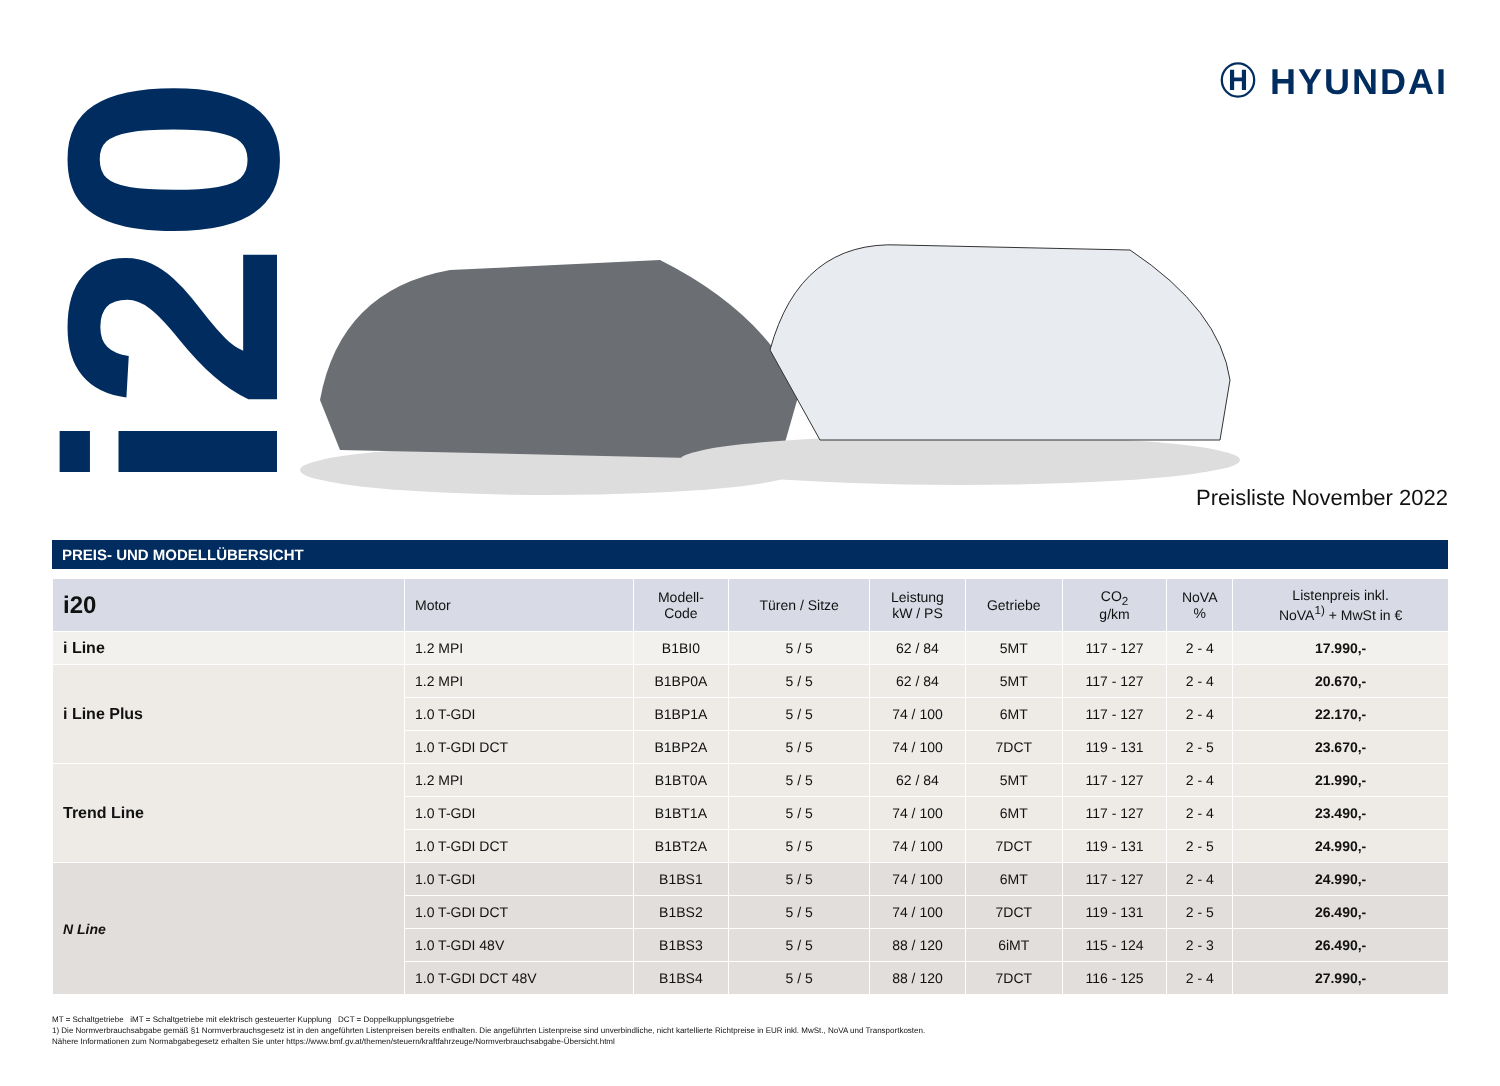i20 Ⓗ HYUNDAI
Preisliste November 2022
PREIS- UND MODELLÜBERSICHT
| i20 | Motor | Modell- Code | Türen / Sitze | Leistung kW / PS | Getriebe | CO<sub>2</sub> g/km | NoVA % | Listenpreis inkl. NoVA<sup>1)</sup> + MwSt in € |
| --- | --- | --- | --- | --- | --- | --- | --- | --- |
| i Line | 1.2 MPI | B1BI0 | 5 / 5 | 62 / 84 | 5MT | 117 - 127 | 2 - 4 | 17.990,- |
| i Line Plus | 1.2 MPI | B1BP0A | 5 / 5 | 62 / 84 | 5MT | 117 - 127 | 2 - 4 | 20.670,- |
| | 1.0 T-GDI | B1BP1A | 5 / 5 | 74 / 100 | 6MT | 117 - 127 | 2 - 4 | 22.170,- |
| | 1.0 T-GDI DCT | B1BP2A | 5 / 5 | 74 / 100 | 7DCT | 119 - 131 | 2 - 5 | 23.670,- |
| Trend Line | 1.2 MPI | B1BT0A | 5 / 5 | 62 / 84 | 5MT | 117 - 127 | 2 - 4 | 21.990,- |
| | 1.0 T-GDI | B1BT1A | 5 / 5 | 74 / 100 | 6MT | 117 - 127 | 2 - 4 | 23.490,- |
| | 1.0 T-GDI DCT | B1BT2A | 5 / 5 | 74 / 100 | 7DCT | 119 - 131 | 2 - 5 | 24.990,- |
| N Line | 1.0 T-GDI | B1BS1 | 5 / 5 | 74 / 100 | 6MT | 117 - 127 | 2 - 4 | 24.990,- |
| | 1.0 T-GDI DCT | B1BS2 | 5 / 5 | 74 / 100 | 7DCT | 119 - 131 | 2 - 5 | 26.490,- |
| | 1.0 T-GDI 48V | B1BS3 | 5 / 5 | 88 / 120 | 6iMT | 115 - 124 | 2 - 3 | 26.490,- |
| | 1.0 T-GDI DCT 48V | B1BS4 | 5 / 5 | 88 / 120 | 7DCT | 116 - 125 | 2 - 4 | 27.990,- |
MT = Schaltgetriebe iMT = Schaltgetriebe mit elektrisch gesteuerter Kupplung DCT = Doppelkupplungsgetriebe
1) Die Normverbrauchsabgabe gemäß §1 Normverbrauchsgesetz ist in den angeführten Listenpreisen bereits enthalten. Die angeführten Listenpreise sind unverbindliche, nicht kartellierte Richtpreise in EUR inkl. MwSt., NoVA und Transportkosten.
Nähere Informationen zum Normabgabegesetz erhalten Sie unter https://www.bmf.gv.at/themen/steuern/kraftfahrzeuge/Normverbrauchsabgabe-Übersicht.html